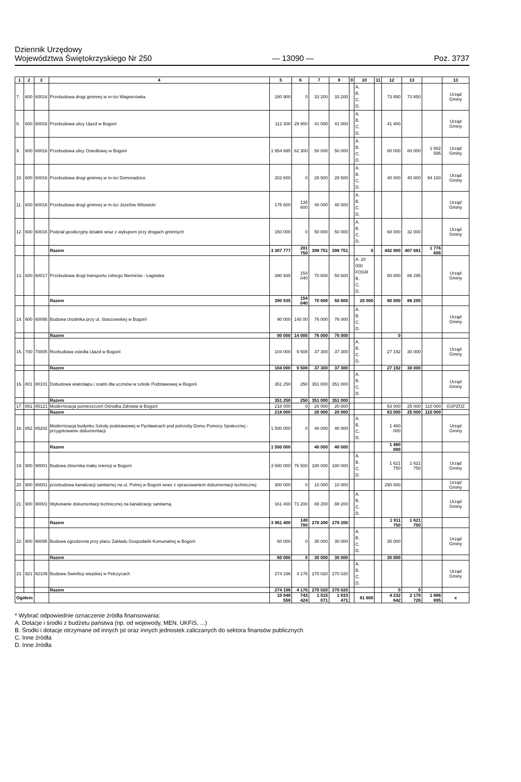Dziennik Urzędowy
Województwa Świętokrzyskiego Nr 250 — 13090 — Poz. 3737
| 1 | 2 | 3 | 4 | 5 | 6 | 7 | 8 | 9 | 10 | 11 | 12 | 13 | | 13 |
| --- | --- | --- | --- | --- | --- | --- | --- | --- | --- | --- | --- | --- | --- | --- |
| 7. | 600 | 60016 | Przebudowa drogi gminnej w m-ści Wagnerówka | 180 900 | 0 | 33 200 | 33 200 | | A. B. C. D. | | 73 850 | 73 850 | | Urząd Gminy |
| 8. | 600 | 60016 | Przebudowa ulicy Ujazd w Bogorii | 112 300 | 29 900 | 41 000 | 41 000 | | A. B. C. D. | | 41 400 | | | Urząd Gminy |
| 9. | 600 | 60016 | Przebudowa ulicy Osiedlowej w Bogorii | 1 954 895 | 62 300 | 50 000 | 50 000 | | A. B. C. D. | | 80 000 | 80 000 | 1 682 595 | Urząd Gminy |
| 10. | 600 | 60016 | Przebudowa drogi gminnej w m-ści Domoradzice | 202 600 | 0 | 28 500 | 28 500 | | A. B. C. D. | | 40 000 | 40 000 | 94 100 | Urząd Gminy |
| 11. | 600 | 60016 | Przebudowa drogi gminnej w m-ści Józefów Witowicki | 175 600 | 135 600 | 40 000 | 40 000 | | A. B. C. D. | | | | | Urząd Gminy |
| 12. | 600 | 60016 | Podział geodezyjny działek wraz z wykupem przy drogach gminnych | 150 000 | 0 | 50 000 | 50 000 | | A. B. C. D. | | 68 000 | 32 000 | | Urząd Gminy |
| | | | Razem | 3 307 777 | 281 750 | 398 751 | 398 751 | | 0 | | 442 900 | 407 681 | 1 776 695 | |
| 13. | 600 | 60017 | Przebudowa drogi transportu rolnego Niemirów - Łagówka | 390 935 | 154 040 | 70 600 | 50 600 | | A. 20 000 FOGR B. C. D. | | 80 000 | 86 295 | | Urząd Gminy |
| | | | Razem | 390 935 | 154 040 | 70 600 | 50 600 | | 20 000 | | 80 000 | 86 295 | | |
| 14. | 600 | 60095 | Budowa chodnika przy ul. Staszowskiej w Bogorii | 90 000 | 140 00 | 76 000 | 76 000 | | A. B. C. D. | | | | | Urząd Gminy |
| | | | Razem | 90 000 | 14 000 | 76 000 | 76 000 | | | | 0 | | | |
| 15. | 700 | 70005 | Rozbudowa osiedla Ujazd w Bogorii | 104 000 | 9 508 | 37 300 | 37 300 | | A. B. C. D. | | 27 192 | 30 000 | | Urząd Gminy |
| | | | Razem | 104 000 | 9 508 | 37 300 | 37 300 | | | | 27 192 | 30 000 | | |
| 16. | 801 | 80101 | Dobudowa wiatrolapu i szatni dla uczniów w szkole Podstawowej w Bogorii | 351 250 | 250 | 351 000 | 351 000 | | A. B. C. D. | | | | | Urząd Gminy |
| | | | Razem | 351 250 | 250 | 351 000 | 351 000 | | | | | | | |
| 17. | 851 | 85121 | Modernizacja pomieszczeń Ośrodka Zdrowia w Bogorii | 218 000 | 0 | 20 000 | 20 000 | | | | 63 000 | 25 000 | 110 000 | GSPZOZ |
| | | | Razem | 218 000 | | 20 000 | 20 000 | | | | 63 000 | 25 000 | 110 000 | |
| 18. | 852 | 85202 | Modernizacja budynku Szkoły podstawowej w Pęcławicach pod potrzeby Domu Pomocy Społecznej - przygotowanie dokumentacji | 1 500 000 | 0 | 40 000 | 40 000 | | A. B. C. D. | | 1 460 000 | | | Urząd Gminy |
| | | | Razem | 1 500 000 | | 40 000 | 40 000 | | | | 1 460 000 | | | |
| 19. | 900 | 90001 | Budowa zbiornika małej retencji w Bogorii | 3 500 000 | 76 500 | 180 000 | 180 000 | | A. B. C. D. | | 1 621 750 | 1 621 750 | | Urząd Gminy |
| 20. | 900 | 90001 | przebudowa kanalizacji sanitarnej na ul. Polnej w Bogorii wrwz z opracowaniem dokumentacji technicznej | 300 000 | 0 | 10 000 | 10 000 | | | | 290 000 | | | Urząd Gminy |
| 21. | 900 | 90001 | Wykonanie dokumentacji technicznej na kanalizację sanitarną | 161 400 | 73 200 | 88 200 | 88 200 | | A. B. C. D. | | | | | Urząd Gminy |
| | | | Razem | 3 961 400 | 149 700 | 278 200 | 278 200 | | | | 1 911 750 | 1 621 750 | | |
| 22. | 900 | 90095 | Budowa ogrodzenia przy placu Zakładu Gospodarki Komunalnej w Bogorii | 60 000 | 0 | 30 000 | 30 000 | | A. B. C. D. | | 30 000 | | | Urząd Gminy |
| | | | Razem | 60 000 | 0 | 30 000 | 30 000 | | | | 30 000 | | | |
| 23. | 921 | 92109 | Budowa Świetlicy wiejskiej w Pełczycach | 274 196 | 4 176 | 270 020 | 270 020 | | A. B. C. D. | | | | | Urząd Gminy |
| | | | Razem | 274 196 | 4 176 | 270 020 | 270 020 | | | | 0 | 0 | | |
| Ogółem | | | | 10 948 558 | 743 424 | 1 915 071 | 1 833 471 | | 81 600 | | 4 232 642 | 2 170 726 | 1 886 695 | x |
* Wybrać odpowiednie oznaczenie źródła finansowania:
A. Dotacje i środki z budżetu państwa (np. od wojewody, MEN, UKFiS, ...)
B. Środki i dotacje otrzymane od innych jst oraz innych jednostek zaliczanych do sektora finansów publicznych
C. Inne źródła
D. Inne źródła